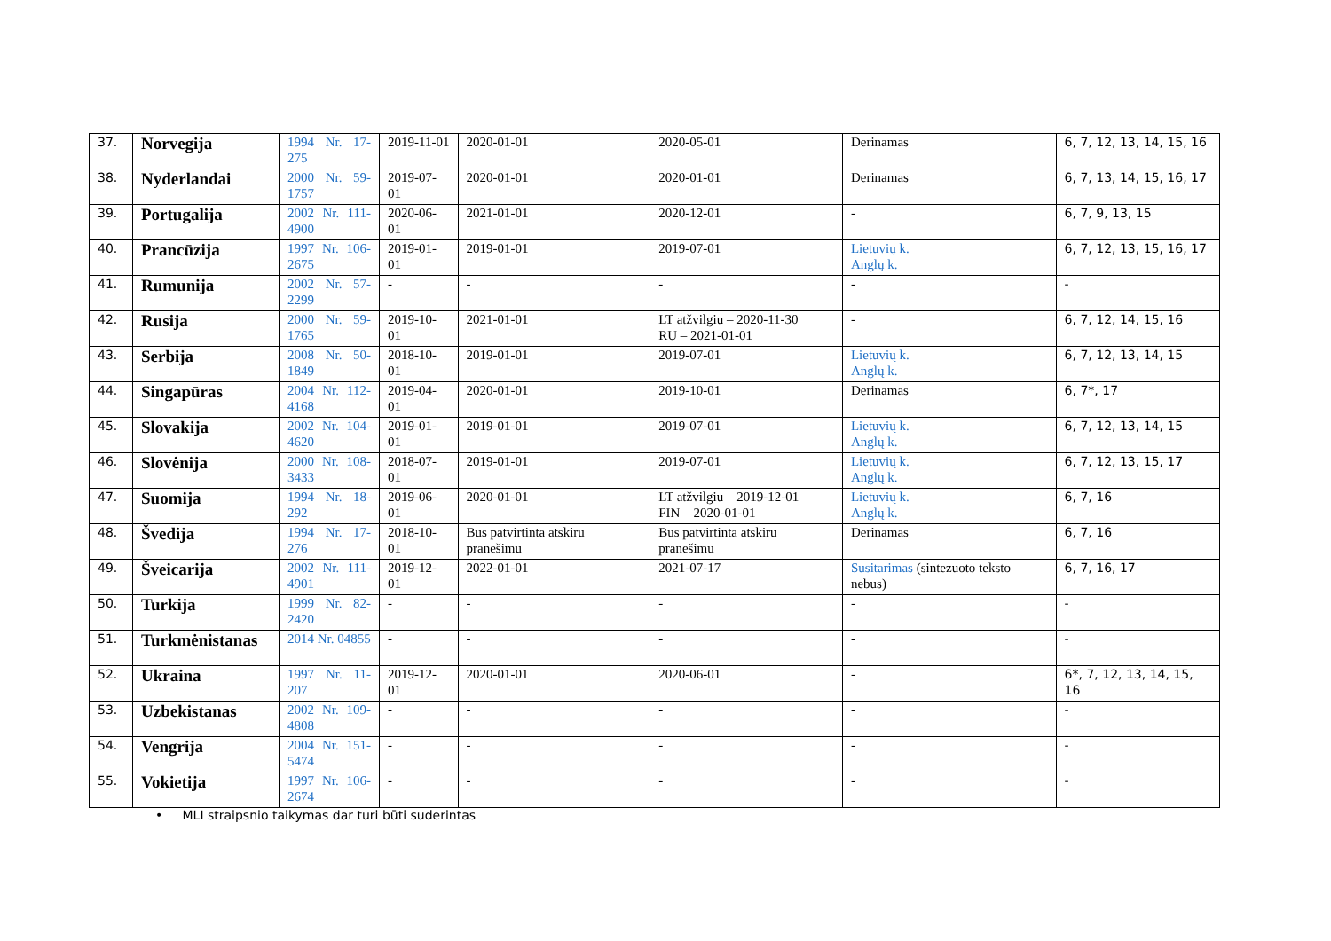| 37. | Norvegija | 1994 Nr. 17-275 | 2019-11-01 | 2020-01-01 | 2020-05-01 | Derinamas | 6, 7, 12, 13, 14, 15, 16 |
| 38. | Nyderlandai | 2000 Nr. 59-1757 | 2019-07-01 | 2020-01-01 | 2020-01-01 | Derinamas | 6, 7, 13, 14, 15, 16, 17 |
| 39. | Portugalija | 2002 Nr. 111-4900 | 2020-06-01 | 2021-01-01 | 2020-12-01 | - | 6, 7, 9, 13, 15 |
| 40. | Prancūzija | 1997 Nr. 106-2675 | 2019-01-01 | 2019-01-01 | 2019-07-01 | Lietuvių k. Anglų k. | 6, 7, 12, 13, 15, 16, 17 |
| 41. | Rumunija | 2002 Nr. 57-2299 | - | - | - | - | - |
| 42. | Rusija | 2000 Nr. 59-1765 | 2019-10-01 | 2021-01-01 | LT atžvilgiu – 2020-11-30 RU – 2021-01-01 | - | 6, 7, 12, 14, 15, 16 |
| 43. | Serbija | 2008 Nr. 50-1849 | 2018-10-01 | 2019-01-01 | 2019-07-01 | Lietuvių k. Anglų k. | 6, 7, 12, 13, 14, 15 |
| 44. | Singapūras | 2004 Nr. 112-4168 | 2019-04-01 | 2020-01-01 | 2019-10-01 | Derinamas | 6, 7*, 17 |
| 45. | Slovakija | 2002 Nr. 104-4620 | 2019-01-01 | 2019-01-01 | 2019-07-01 | Lietuvių k. Anglų k. | 6, 7, 12, 13, 14, 15 |
| 46. | Slovėnija | 2000 Nr. 108-3433 | 2018-07-01 | 2019-01-01 | 2019-07-01 | Lietuvių k. Anglų k. | 6, 7, 12, 13, 15, 17 |
| 47. | Suomija | 1994 Nr. 18-292 | 2019-06-01 | 2020-01-01 | LT atžvilgiu – 2019-12-01 FIN – 2020-01-01 | Lietuvių k. Anglų k. | 6, 7, 16 |
| 48. | Švedija | 1994 Nr. 17-276 | 2018-10-01 | Bus patvirtinta atskiru pranešimu | Bus patvirtinta atskiru pranešimu | Derinamas | 6, 7, 16 |
| 49. | Šveicarija | 2002 Nr. 111-4901 | 2019-12-01 | 2022-01-01 | 2021-07-17 | Susitarimas (sintezuoto teksto nebus) | 6, 7, 16, 17 |
| 50. | Turkija | 1999 Nr. 82-2420 | - | - | - | - | - |
| 51. | Turkmėnistanas | 2014 Nr. 04855 | - | - | - | - | - |
| 52. | Ukraina | 1997 Nr. 11-207 | 2019-12-01 | 2020-01-01 | 2020-06-01 | - | 6*, 7, 12, 13, 14, 15, 16 |
| 53. | Uzbekistanas | 2002 Nr. 109-4808 | - | - | - | - | - |
| 54. | Vengrija | 2004 Nr. 151-5474 | - | - | - | - | - |
| 55. | Vokietija | 1997 Nr. 106-2674 | - | - | - | - | - |
• MLI straipsnio taikymas dar turi būti suderintas